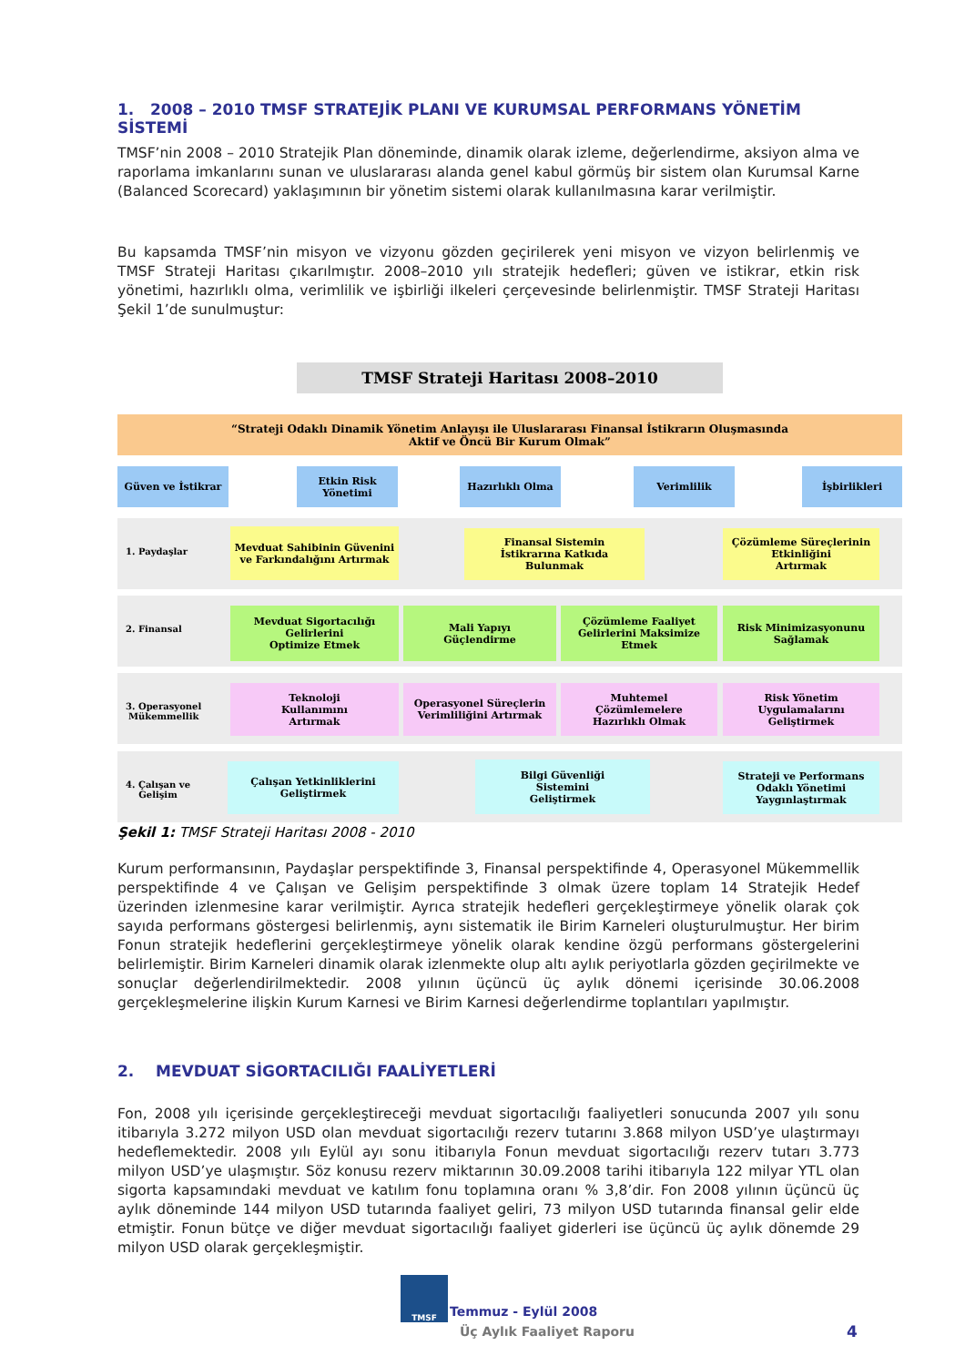1. 2008 – 2010 TMSF STRATEJİK PLANI VE KURUMSAL PERFORMANS YÖNETİM SİSTEMİ
TMSF’nin 2008 – 2010 Stratejik Plan döneminde, dinamik olarak izleme, değerlendirme, aksiyon alma ve raporlama imkanlarını sunan ve uluslararası alanda genel kabul görmüş bir sistem olan Kurumsal Karne (Balanced Scorecard) yaklaşımının bir yönetim sistemi olarak kullanılmasına karar verilmiştir.
Bu kapsamda TMSF’nin misyon ve vizyonu gözden geçirilerek yeni misyon ve vizyon belirlenmiş ve TMSF Strateji Haritası çıkarılmıştır. 2008–2010 yılı stratejik hedefleri; güven ve istikrar, etkin risk yönetimi, hazırlıklı olma, verimlilik ve işbirliği ilkeleri çerçevesinde belirlenmiştir. TMSF Strateji Haritası Şekil 1’de sunulmuştur:
TMSF Strateji Haritası 2008–2010
“Strateji Odaklı Dinamik Yönetim Anlayışı ile Uluslararası Finansal İstikrarın Oluşmasında
Aktif ve Öncü Bir Kurum Olmak”
Güven ve İstikrar
Etkin Risk
Yönetimi
Hazırlıklı Olma Verimlilik İşbirlikleri
1. Paydaşlar
2. Finansal
3. Operasyonel
Mükemmellik
4. Çalışan ve
Gelişim
Mevduat Sahibinin Güvenini
ve Farkındalığını Artırmak
Finansal Sistemin
İstikrarına Katkıda
Bulunmak
Çözümleme Süreçlerinin
Etkinliğini
Artırmak
Mevduat Sigortacılığı
Gelirlerini
Optimize Etmek
Mali Yapıyı
Güçlendirme
Çözümleme Faaliyet
Gelirlerini Maksimize
Etmek
Risk Minimizasyonunu
Sağlamak
Teknoloji
Kullanımını
Artırmak
Operasyonel Süreçlerin
Verimliliğini Artırmak
Muhtemel
Çözümlemelere
Hazırlıklı Olmak
Risk Yönetim
Uygulamalarını
Geliştirmek
Çalışan Yetkinliklerini
Geliştirmek
Bilgi Güvenliği
Sistemini
Geliştirmek
Strateji ve Performans
Odaklı Yönetimi
Yaygınlaştırmak
Şekil 1: TMSF Strateji Haritası 2008 - 2010
Kurum performansının, Paydaşlar perspektifinde 3, Finansal perspektifinde 4, Operasyonel Mükemmellik perspektifinde 4 ve Çalışan ve Gelişim perspektifinde 3 olmak üzere toplam 14 Stratejik Hedef üzerinden izlenmesine karar verilmiştir. Ayrıca stratejik hedefleri gerçekleştirmeye yönelik olarak çok sayıda performans göstergesi belirlenmiş, aynı sistematik ile Birim Karneleri oluşturulmuştur. Her birim Fonun stratejik hedeflerini gerçekleştirmeye yönelik olarak kendine özgü performans göstergelerini belirlemiştir. Birim Karneleri dinamik olarak izlenmekte olup altı aylık periyotlarla gözden geçirilmekte ve sonuçlar değerlendirilmektedir. 2008 yılının üçüncü üç aylık dönemi içerisinde 30.06.2008 gerçekleşmelerine ilişkin Kurum Karnesi ve Birim Karnesi değerlendirme toplantıları yapılmıştır.
2. MEVDUAT SİGORTACILIĞI FAALİYETLERİ
Fon, 2008 yılı içerisinde gerçekleştireceği mevduat sigortacılığı faaliyetleri sonucunda 2007 yılı sonu itibarıyla 3.272 milyon USD olan mevduat sigortacılığı rezerv tutarını 3.868 milyon USD’ye ulaştırmayı hedeflemektedir. 2008 yılı Eylül ayı sonu itibarıyla Fonun mevduat sigortacılığı rezerv tutarı 3.773 milyon USD’ye ulaşmıştır. Söz konusu rezerv miktarının 30.09.2008 tarihi itibarıyla 122 milyar YTL olan sigorta kapsamındaki mevduat ve katılım fonu toplamına oranı % 3,8’dir. Fon 2008 yılının üçüncü üç aylık döneminde 144 milyon USD tutarında faaliyet geliri, 73 milyon USD tutarında finansal gelir elde etmiştir. Fonun bütçe ve diğer mevduat sigortacılığı faaliyet giderleri ise üçüncü üç aylık dönemde 29 milyon USD olarak gerçekleşmiştir.
TMSF
Temmuz - Eylül 2008
Üç Aylık Faaliyet Raporu 4